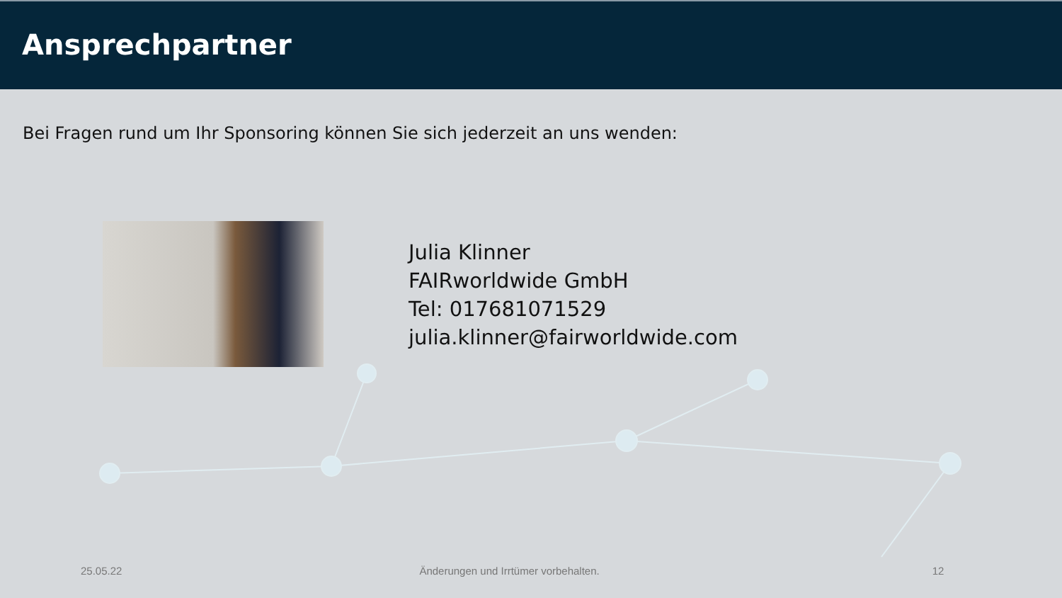Ansprechpartner
Bei Fragen rund um Ihr Sponsoring können Sie sich jederzeit an uns wenden:
Julia Klinner
FAIRworldwide GmbH
Tel: 017681071529
julia.klinner@fairworldwide.com
25.05.22 Änderungen und Irrtümer vorbehalten. 12